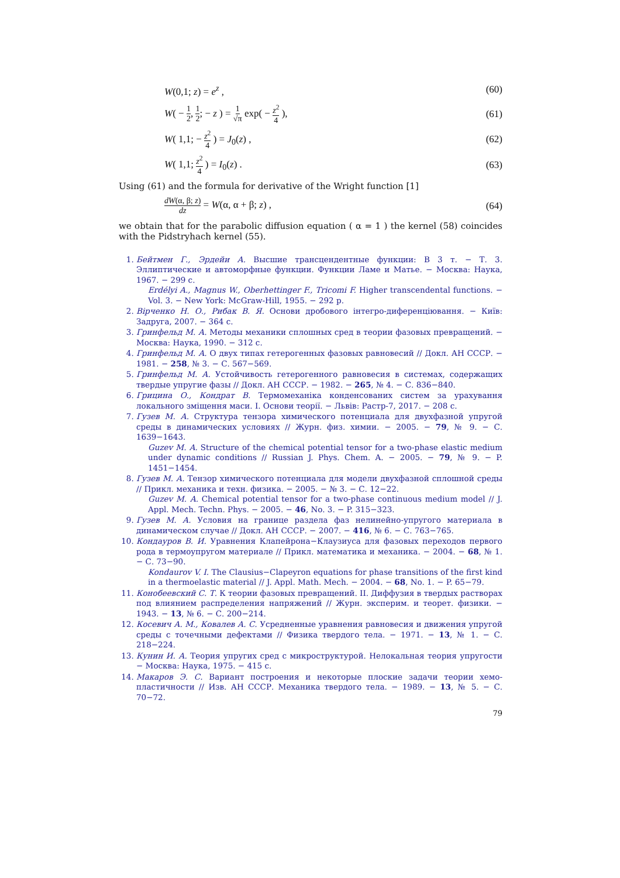W(0,1; z) = e<sup>z</sup> , (60)
W( − 1 2, 1 2; − z ) = 1 √π exp( − z<sup>2</sup> 4 ), (61)
W( 1,1; − z<sup>2</sup> 4 ) = J<sub>0</sub>(z) , (62)
W( 1,1; z<sup>2</sup> 4 ) = I<sub>0</sub>(z) . (63)
Using (61) and the formula for derivative of the Wright function [1]
dW(α, β; z) dz = W(α, α + β; z) , (64)
we obtain that for the parabolic diffusion equation ( α = 1 ) the kernel (58) coincides with the Pidstryhach kernel (55).
1. Бейтмен Г., Эрдейи А. Высшие трансцендентные функции: В 3 т. − Т. 3. Эллиптические и автоморфные функции. Функции Ламе и Матье. − Москва: Наука, 1967. − 299 с.
Erdélyi A., Magnus W., Oberhettinger F., Tricomi F. Higher transcendental functions. − Vol. 3. − New York: McGraw-Hill, 1955. − 292 p.
2. Вірченко Н. О., Рибак В. Я. Основи дробового інтегро-диференціювання. − Київ: Задруга, 2007. − 364 с.
3. Гринфельд М. А. Методы механики сплошных сред в теории фазовых превра­щений. − Москва: Наука, 1990. − 312 с.
4. Гринфельд М. А. О двух типах гетерогенных фазовых равновесий // Докл. АН СССР. − 1981. − 258, № 3. − С. 567−569.
5. Гринфельд М. А. Устойчивость гетерогенного равновесия в системах, со­держащих твердые упругие фазы // Докл. АН СССР. − 1982. − 265, № 4. − С. 836−840.
6. Грицина О., Кондрат В. Термомеханіка конденсованих систем за урахування локального зміщення маси. I. Основи теорії. − Львів: Растр-7, 2017. − 208 с.
7. Гузев М. А. Структура тензора химического потенциала для двухфазной упру­гой среды в динамических условиях // Журн. физ. химии. − 2005. − 79, № 9. − С. 1639−1643.
Guzev M. A. Structure of the chemical potential tensor for a two-phase elastic medium under dynamic conditions // Russian J. Phys. Chem. A. − 2005. − 79, № 9. − P. 1451−1454.
8. Гузев М. А. Тензор химического потенциала для модели двухфазной сплошной среды // Прикл. механика и техн. физика. − 2005. − № 3. − С. 12−22.
Guzev M. A. Chemical potential tensor for a two-phase continuous medium model // J. Appl. Mech. Techn. Phys. − 2005. − 46, No. 3. − P. 315−323.
9. Гузев М. А. Условия на границе раздела фаз нелинейно-упругого материала в динамическом случае // Докл. АН СССР. − 2007. − 416, № 6. − С. 763−765.
10. Кондауров В. И. Уравнения Клапейрона−Клаузиуса для фазовых переходов первого рода в термоупругом материале // Прикл. математика и механика. − 2004. − 68, № 1. − С. 73−90.
Kondaurov V. I. The Clausius−Clapeyron equations for phase transitions of the first kind in a thermoelastic material // J. Appl. Math. Mech. − 2004. − 68, No. 1. − P. 65−79.
11. Конобеевский С. Т. К теории фазовых превращений. II. Диффузия в твердых растворах под влиянием распределения напряжений // Журн. эксперим. и тео­рет. физики. − 1943. − 13, № 6. − С. 200−214.
12. Косевич А. М., Ковалев А. С. Усредненные уравнения равновесия и движения упругой среды с точечными дефектами // Физика твердого тела. − 1971. − 13, № 1. − С. 218−224.
13. Кунин И. А. Теория упругих сред с микроструктурой. Нелокальная теория упругости − Москва: Наука, 1975. − 415 с.
14. Макаров Э. С. Вариант построения и некоторые плоские задачи теории хемо­пластичности // Изв. АН СССР. Механика твердого тела. − 1989. − 13, № 5. − С. 70−72.
79